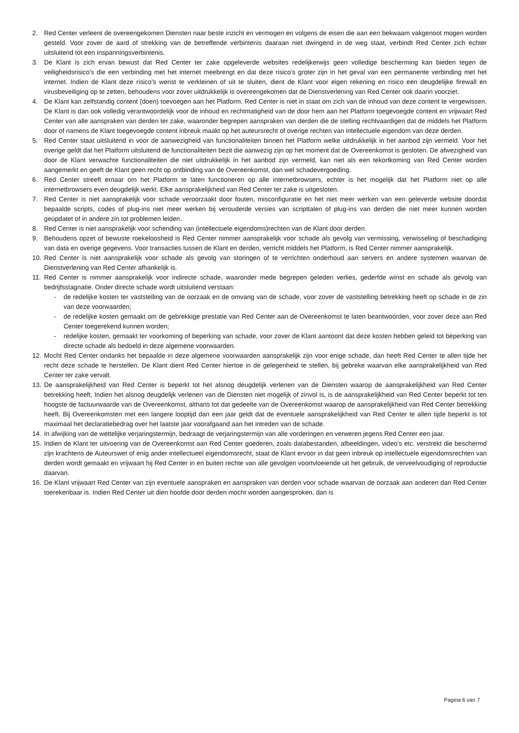2. Red Center verleent de overeengekomen Diensten naar beste inzicht en vermogen en volgens de eisen die aan een bekwaam vakgenoot mogen worden gesteld. Voor zover de aard of strekking van de betreffende verbintenis daaraan niet dwingend in de weg staat, verbindt Red Center zich echter uitsluitend tot een inspanningsverbintenis.
3. De Klant is zich ervan bewust dat Red Center ter zake opgeleverde websites redelijkerwijs geen volledige bescherming kan bieden tegen de veiligheidsrisico’s die een verbinding met het internet meebrengt en dat deze risico’s groter zijn in het geval van een permanente verbinding met het internet. Indien de Klant deze risico’s wenst te verkleinen of uit te sluiten, dient de Klant voor eigen rekening en risico een deugdelijke firewall en virusbeveiliging op te zetten, behoudens voor zover uitdrukkelijk is overeengekomen dat de Dienstverlening van Red Center ook daarin voorziet.
4. De Klant kan zelfstandig content (doen) toevoegen aan het Platform. Red Center is niet in staat om zich van de inhoud van deze content te vergewissen. De Klant is dan ook volledig verantwoordelijk voor de inhoud en rechtmatigheid van de door hem aan het Platform toegevoegde content en vrijwaart Red Center van alle aanspraken van derden ter zake, waaronder begrepen aanspraken van derden die de stelling rechtvaardigen dat de middels het Platform door of namens de Klant toegevoegde content inbreuk maakt op het auteursrecht of overige rechten van intellectuele eigendom van deze derden.
5. Red Center staat uitsluitend in voor de aanwezigheid van functionaliteiten binnen het Platform welke uitdrukkelijk in het aanbod zijn vermeld. Voor het overige geldt dat het Platform uitsluitend de functionaliteiten bezit die aanwezig zijn op het moment dat de Overeenkomst is gesloten. De afwezigheid van door de Klant verwachte functionaliteiten die niet uitdrukkelijk in het aanbod zijn vermeld, kan niet als een tekortkoming van Red Center worden aangemerkt en geeft de Klant geen recht op ontbinding van de Overeenkomst, dan wel schadevergoeding.
6. Red Center streeft ernaar om het Platform te laten functioneren op alle internetbrowsers, echter is het mogelijk dat het Platform niet op alle internetbrowsers even deugdelijk werkt. Elke aansprakelijkheid van Red Center ter zake is uitgesloten.
7. Red Center is niet aansprakelijk voor schade veroorzaakt door fouten, misconfiguratie en het niet meer werken van een geleverde website doordat bepaalde scripts, codes of plug-ins niet meer werken bij verouderde versies van scripttalen of plug-ins van derden die niet meer kunnen worden geüpdatet of in andere zin tot problemen leiden.
8. Red Center is niet aansprakelijk voor schending van (intellectuele eigendoms)rechten van de Klant door derden.
9. Behoudens opzet of bewuste roekeloosheid is Red Center nimmer aansprakelijk voor schade als gevolg van vermissing, verwisseling of beschadiging van data en overige gegevens. Voor transacties tussen de Klant en derden, verricht middels het Platform, is Red Center nimmer aansprakelijk.
10. Red Center is niet aansprakelijk voor schade als gevolg van storingen of te verrichten onderhoud aan servers en andere systemen waarvan de Dienstverlening van Red Center afhankelijk is.
11. Red Center is nimmer aansprakelijk voor indirecte schade, waaronder mede begrepen geleden verlies, gederfde winst en schade als gevolg van bedrijfsstagnatie. Onder directe schade wordt uitsluitend verstaan:
- de redelijke kosten ter vaststelling van de oorzaak en de omvang van de schade, voor zover de vaststelling betrekking heeft op schade in de zin van deze voorwaarden;
- de redelijke kosten gemaakt om de gebrekkige prestatie van Red Center aan de Overeenkomst te laten beantwoorden, voor zover deze aan Red Center toegerekend kunnen worden;
- redelijke kosten, gemaakt ter voorkoming of beperking van schade, voor zover de Klant aantoont dat deze kosten hebben geleid tot beperking van directe schade als bedoeld in deze algemene voorwaarden.
12. Mocht Red Center ondanks het bepaalde in deze algemene voorwaarden aansprakelijk zijn voor enige schade, dan heeft Red Center te allen tijde het recht deze schade te herstellen. De Klant dient Red Center hiertoe in de gelegenheid te stellen, bij gebreke waarvan elke aansprakelijkheid van Red Center ter zake vervalt.
13. De aansprakelijkheid van Red Center is beperkt tot het alsnog deugdelijk verlenen van de Diensten waarop de aansprakelijkheid van Red Center betrekking heeft. Indien het alsnog deugdelijk verlenen van de Diensten niet mogelijk of zinvol is, is de aansprakelijkheid van Red Center beperkt tot ten hoogste de factuurwaarde van de Overeenkomst, althans tot dat gedeelte van de Overeenkomst waarop de aansprakelijkheid van Red Center betrekking heeft. Bij Overeenkomsten met een langere looptijd dan een jaar geldt dat de eventuele aansprakelijkheid van Red Center te allen tijde beperkt is tot maximaal het declaratiebedrag over het laatste jaar voorafgaand aan het intreden van de schade.
14. In afwijking van de wettelijke verjaringstermijn, bedraagt de verjaringstermijn van alle vorderingen en verweren jegens Red Center een jaar.
15. Indien de Klant ter uitvoering van de Overeenkomst aan Red Center goederen, zoals databestanden, afbeeldingen, video’s etc. verstrekt die beschermd zijn krachtens de Auteurswet of enig ander intellectueel eigendomsrecht, staat de Klant ervoor in dat geen inbreuk op intellectuele eigendomsrechten van derden wordt gemaakt en vrijwaart hij Red Center in en buiten rechte van alle gevolgen voortvloeiende uit het gebruik, de verveelvoudiging of reproductie daarvan.
16. De Klant vrijwaart Red Center van zijn eventuele aanspraken en aanspraken van derden voor schade waarvan de oorzaak aan anderen dan Red Center toerekenbaar is. Indien Red Center uit dien hoofde door derden mocht worden aangesproken, dan is
Pagina 6 van 7